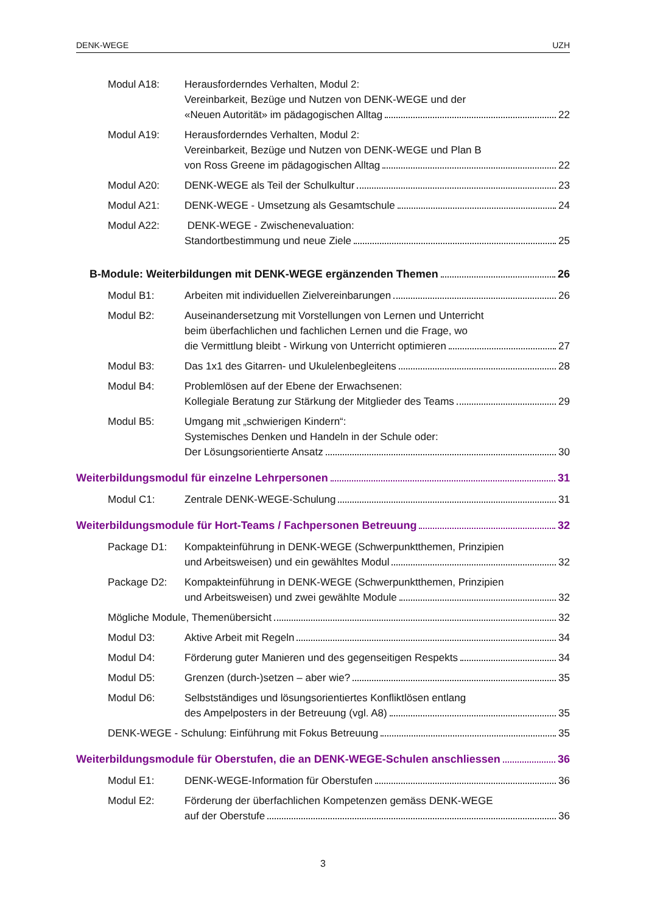DENK-WEGE UZH
Modul A18: Herausforderndes Verhalten, Modul 2:
Vereinbarkeit, Bezüge und Nutzen von DENK-WEGE und der
«Neuen Autorität» im pädagogischen Alltag 22
Modul A19: Herausforderndes Verhalten, Modul 2:
Vereinbarkeit, Bezüge und Nutzen von DENK-WEGE und Plan B
von Ross Greene im pädagogischen Alltag 22
Modul A20: DENK-WEGE als Teil der Schulkultur 23
Modul A21: DENK-WEGE - Umsetzung als Gesamtschule 24
Modul A22: DENK-WEGE - Zwischenevaluation:
Standortbestimmung und neue Ziele 25
B-Module: Weiterbildungen mit DENK-WEGE ergänzenden Themen 26
Modul B1: Arbeiten mit individuellen Zielvereinbarungen 26
Modul B2: Auseinandersetzung mit Vorstellungen von Lernen und Unterricht
beim überfachlichen und fachlichen Lernen und die Frage, wo
die Vermittlung bleibt - Wirkung von Unterricht optimieren 27
Modul B3: Das 1x1 des Gitarren- und Ukulelenbegleitens 28
Modul B4: Problemlösen auf der Ebene der Erwachsenen:
Kollegiale Beratung zur Stärkung der Mitglieder des Teams 29
Modul B5: Umgang mit „schwierigen Kindern“:
Systemisches Denken und Handeln in der Schule oder:
Der Lösungsorientierte Ansatz 30
Weiterbildungsmodul für einzelne Lehrpersonen 31
Modul C1: Zentrale DENK-WEGE-Schulung 31
Weiterbildungsmodule für Hort-Teams / Fachpersonen Betreuung 32
Package D1: Kompakteinführung in DENK-WEGE (Schwerpunktthemen, Prinzipien
und Arbeitsweisen) und ein gewähltes Modul 32
Package D2: Kompakteinführung in DENK-WEGE (Schwerpunktthemen, Prinzipien
und Arbeitsweisen) und zwei gewählte Module 32
Mögliche Module, Themenübersicht 32
Modul D3: Aktive Arbeit mit Regeln 34
Modul D4: Förderung guter Manieren und des gegenseitigen Respekts 34
Modul D5: Grenzen (durch-)setzen – aber wie? 35
Modul D6: Selbstständiges und lösungsorientiertes Konfliktlösen entlang
des Ampelposters in der Betreuung (vgl. A8) 35
DENK-WEGE - Schulung: Einführung mit Fokus Betreuung 35
Weiterbildungsmodule für Oberstufen, die an DENK-WEGE-Schulen anschliessen 36
Modul E1: DENK-WEGE-Information für Oberstufen 36
Modul E2: Förderung der überfachlichen Kompetenzen gemäss DENK-WEGE
auf der Oberstufe 36
3